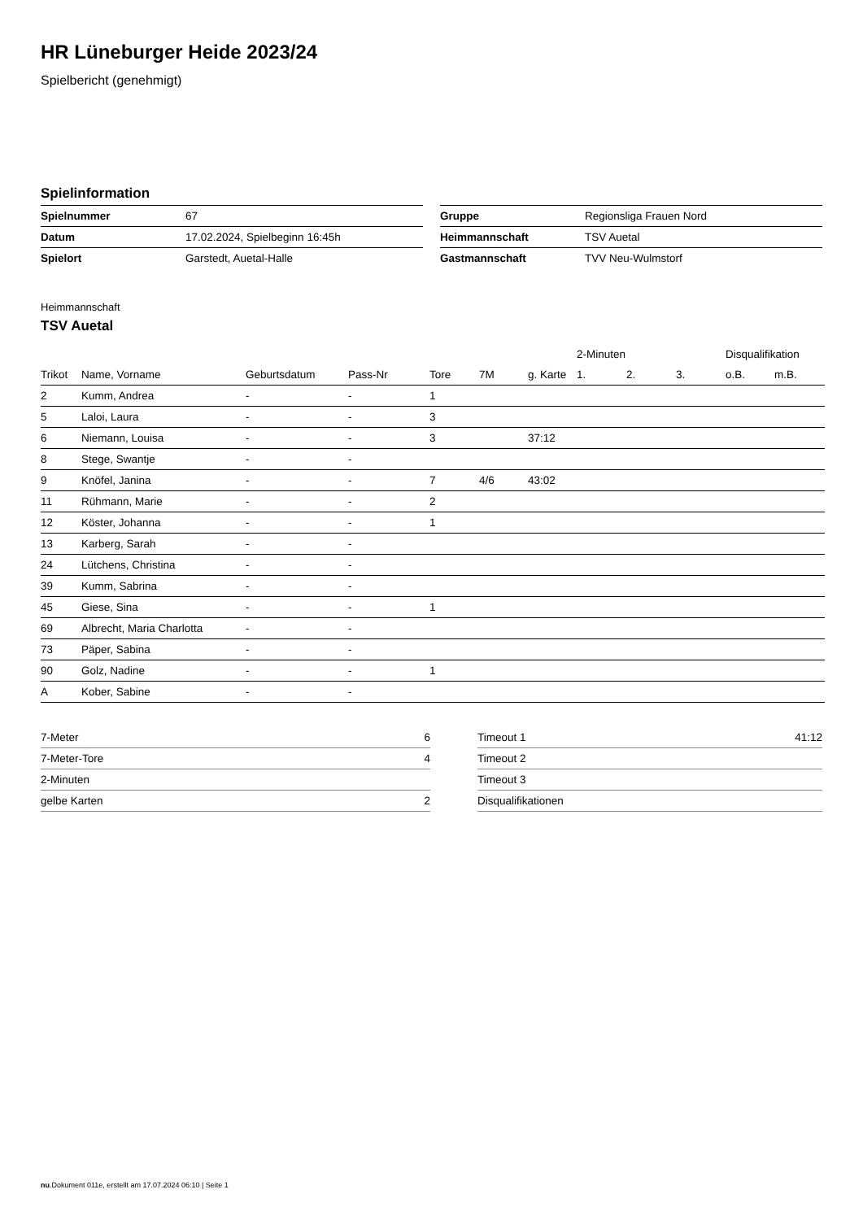HR Lüneburger Heide 2023/24
Spielbericht (genehmigt)
Spielinformation
| Spielnummer | 67 |
| Datum | 17.02.2024, Spielbeginn 16:45h |
| Spielort | Garstedt, Auetal-Halle |
| Gruppe | Regionsliga Frauen Nord |
| Heimmannschaft | TSV Auetal |
| Gastmannschaft | TVV Neu-Wulmstorf |
Heimmannschaft
TSV Auetal
| | | | | | | | 2-Minuten | | | Disqualifikation | |
| --- | --- | --- | --- | --- | --- | --- | --- | --- | --- | --- | --- |
| Trikot | Name, Vorname | Geburtsdatum | Pass-Nr | Tore | 7M | g. Karte | 1. | 2. | 3. | o.B. | m.B. |
| 2 | Kumm, Andrea | - | - | 1 | | | | | | | |
| 5 | Laloi, Laura | - | - | 3 | | | | | | | |
| 6 | Niemann, Louisa | - | - | 3 | | 37:12 | | | | | |
| 8 | Stege, Swantje | - | - | | | | | | | | |
| 9 | Knöfel, Janina | - | - | 7 | 4/6 | 43:02 | | | | | |
| 11 | Rühmann, Marie | - | - | 2 | | | | | | | |
| 12 | Köster, Johanna | - | - | 1 | | | | | | | |
| 13 | Karberg, Sarah | - | - | | | | | | | | |
| 24 | Lütchens, Christina | - | - | | | | | | | | |
| 39 | Kumm, Sabrina | - | - | | | | | | | | |
| 45 | Giese, Sina | - | - | 1 | | | | | | | |
| 69 | Albrecht, Maria Charlotta | - | - | | | | | | | | |
| 73 | Päper, Sabina | - | - | | | | | | | | |
| 90 | Golz, Nadine | - | - | 1 | | | | | | | |
| A | Kober, Sabine | - | - | | | | | | | | |
| 7-Meter | 6 |
| 7-Meter-Tore | 4 |
| 2-Minuten | |
| gelbe Karten | 2 |
| Timeout 1 | 41:12 |
| Timeout 2 | |
| Timeout 3 | |
| Disqualifikationen | |
nu.Dokument 011e, erstellt am 17.07.2024 06:10 | Seite 1